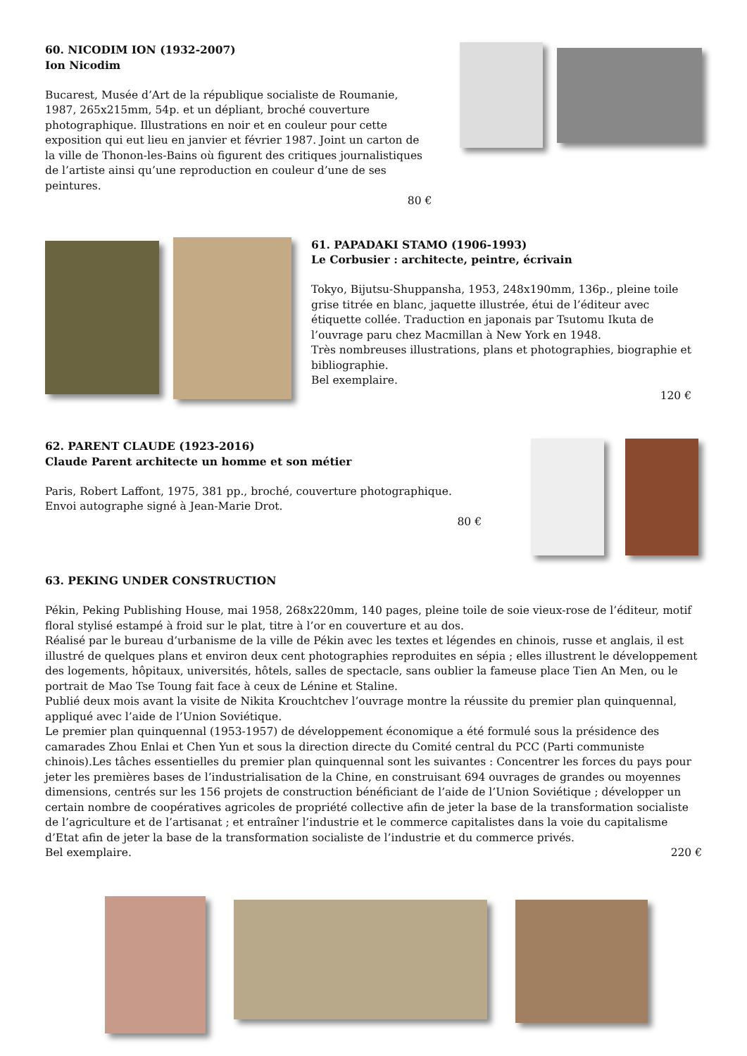60. NICODIM ION (1932-2007)
Ion Nicodim
Bucarest, Musée d’Art de la république socialiste de Roumanie, 1987, 265x215mm, 54p. et un dépliant, broché couverture photographique. Illustrations en noir et en couleur pour cette exposition qui eut lieu en janvier et février 1987. Joint un carton de la ville de Thonon-les-Bains où figurent des critiques journalistiques de l’artiste ainsi qu’une reproduction en couleur d’une de ses peintures.
80 €
61. PAPADAKI STAMO (1906-1993)
Le Corbusier : architecte, peintre, écrivain
Tokyo, Bijutsu-Shuppansha, 1953, 248x190mm, 136p., pleine toile grise titrée en blanc, jaquette illustrée, étui de l’éditeur avec étiquette collée. Traduction en japonais par Tsutomu Ikuta de l’ouvrage paru chez Macmillan à New York en 1948.
Très nombreuses illustrations, plans et photographies, biographie et bibliographie.
Bel exemplaire.
120 €
62. PARENT CLAUDE (1923-2016)
Claude Parent architecte un homme et son métier
Paris, Robert Laffont, 1975, 381 pp., broché, couverture photographique.
Envoi autographe signé à Jean-Marie Drot.
80 €
63. PEKING UNDER CONSTRUCTION
Pékin, Peking Publishing House, mai 1958, 268x220mm, 140 pages, pleine toile de soie vieux-rose de l’éditeur, motif floral stylisé estampé à froid sur le plat, titre à l’or en couverture et au dos.
Réalisé par le bureau d’urbanisme de la ville de Pékin avec les textes et légendes en chinois, russe et anglais, il est illustré de quelques plans et environ deux cent photographies reproduites en sépia ; elles illustrent le développement des logements, hôpitaux, universités, hôtels, salles de spectacle, sans oublier la fameuse place Tien An Men, ou le portrait de Mao Tse Toung fait face à ceux de Lénine et Staline.
Publié deux mois avant la visite de Nikita Krouchtchev l’ouvrage montre la réussite du premier plan quinquennal, appliqué avec l’aide de l’Union Soviétique.
Le premier plan quinquennal (1953-1957) de développement économique a été formulé sous la présidence des camarades Zhou Enlai et Chen Yun et sous la direction directe du Comité central du PCC (Parti communiste chinois).Les tâches essentielles du premier plan quinquennal sont les suivantes : Concentrer les forces du pays pour jeter les premières bases de l’industrialisation de la Chine, en construisant 694 ouvrages de grandes ou moyennes dimensions, centrés sur les 156 projets de construction bénéficiant de l’aide de l’Union Soviétique ; développer un certain nombre de coopératives agricoles de propriété collective afin de jeter la base de la transformation socialiste de l’agriculture et de l’artisanat ; et entraîner l’industrie et le commerce capitalistes dans la voie du capitalisme d’Etat afin de jeter la base de la transformation socialiste de l’industrie et du commerce privés.
Bel exemplaire. 220 €